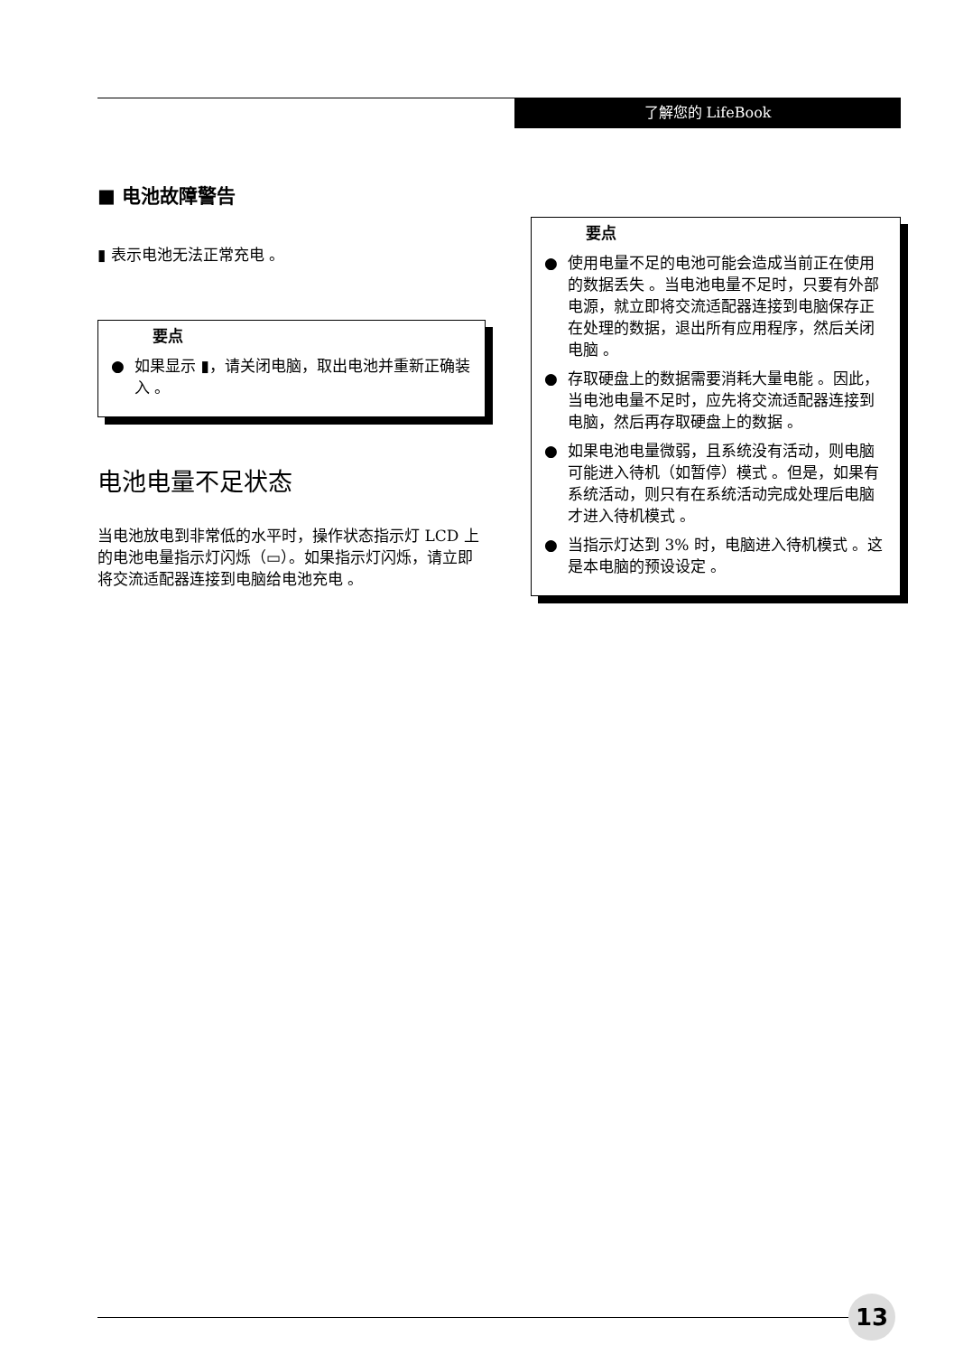了解您的 LifeBook
■ 电池故障警告
▮ 表示电池无法正常充电 。
要点
● 如果显示 ▮，请关闭电脑，取出电池并重新正确装入 。
电池电量不足状态
当电池放电到非常低的水平时，操作状态指示灯 LCD 上的电池电量指示灯闪烁（▭）。如果指示灯闪烁，请立即将交流适配器连接到电脑给电池充电 。
要点
● 使用电量不足的电池可能会造成当前正在使用的数据丢失 。当电池电量不足时，只要有外部电源，就立即将交流适配器连接到电脑保存正在处理的数据，退出所有应用程序，然后关闭电脑 。
● 存取硬盘上的数据需要消耗大量电能 。因此，当电池电量不足时，应先将交流适配器连接到电脑，然后再存取硬盘上的数据 。
● 如果电池电量微弱，且系统没有活动，则电脑可能进入待机（如暂停）模式 。但是，如果有系统活动，则只有在系统活动完成处理后电脑才进入待机模式 。
● 当指示灯达到 3% 时，电脑进入待机模式 。这是本电脑的预设设定 。
13